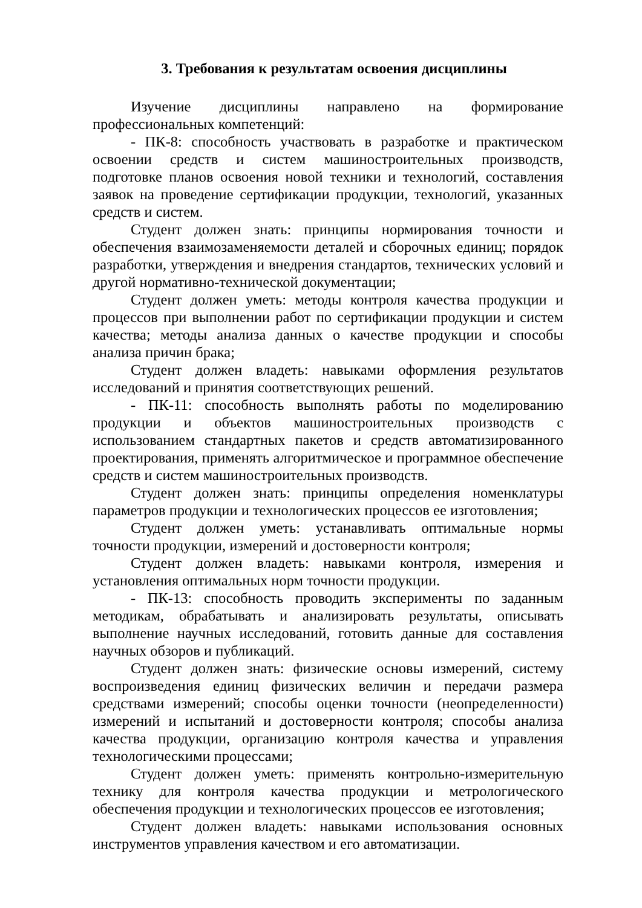3. Требования к результатам освоения дисциплины
Изучение дисциплины направлено на формирование профессиональных компетенций:
- ПК-8: способность участвовать в разработке и практическом освоении средств и систем машиностроительных производств, подготовке планов освоения новой техники и технологий, составления заявок на проведение сертификации продукции, технологий, указанных средств и систем.
Студент должен знать: принципы нормирования точности и обеспечения взаимозаменяемости деталей и сборочных единиц; порядок разработки, утверждения и внедрения стандартов, технических условий и другой нормативно-технической документации;
Студент должен уметь: методы контроля качества продукции и процессов при выполнении работ по сертификации продукции и систем качества; методы анализа данных о качестве продукции и способы анализа причин брака;
Студент должен владеть: навыками оформления результатов исследований и принятия соответствующих решений.
- ПК-11: способность выполнять работы по моделированию продукции и объектов машиностроительных производств с использованием стандартных пакетов и средств автоматизированного проектирования, применять алгоритмическое и программное обеспечение средств и систем машиностроительных производств.
Студент должен знать: принципы определения номенклатуры параметров продукции и технологических процессов ее изготовления;
Студент должен уметь: устанавливать оптимальные нормы точности продукции, измерений и достоверности контроля;
Студент должен владеть: навыками контроля, измерения и установления оптимальных норм точности продукции.
- ПК-13: способность проводить эксперименты по заданным методикам, обрабатывать и анализировать результаты, описывать выполнение научных исследований, готовить данные для составления научных обзоров и публикаций.
Студент должен знать: физические основы измерений, систему воспроизведения единиц физических величин и передачи размера средствами измерений; способы оценки точности (неопределенности) измерений и испытаний и достоверности контроля; способы анализа качества продукции, организацию контроля качества и управления технологическими процессами;
Студент должен уметь: применять контрольно-измерительную технику для контроля качества продукции и метрологического обеспечения продукции и технологических процессов ее изготовления;
Студент должен владеть: навыками использования основных инструментов управления качеством и его автоматизации.